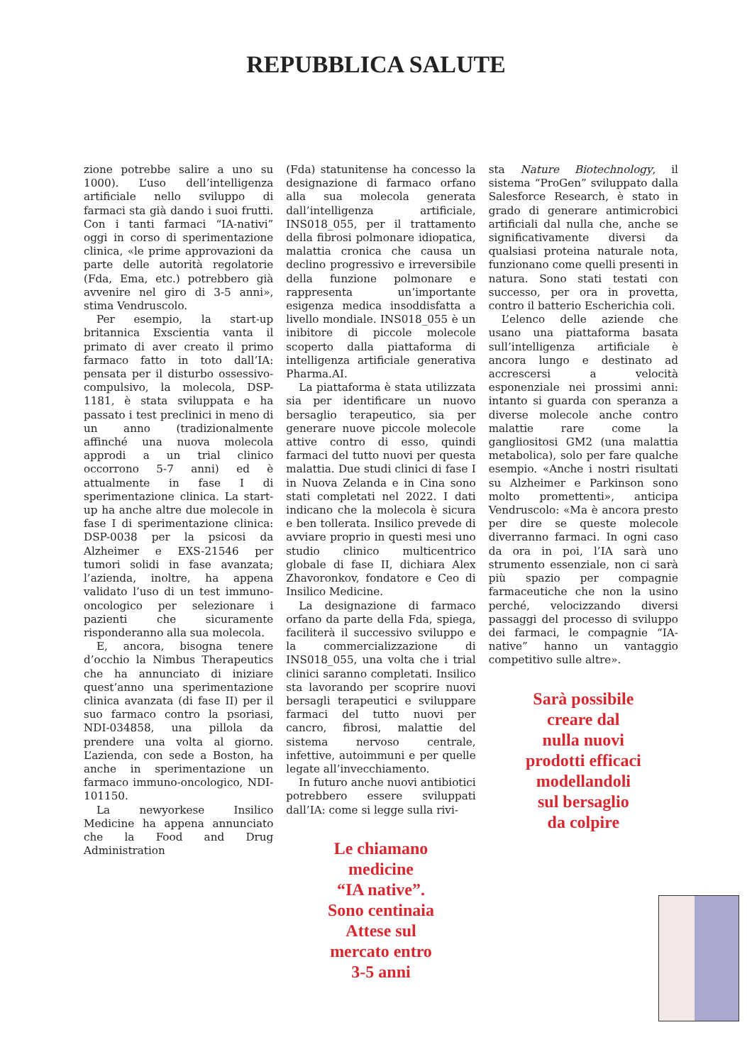REPUBBLICA SALUTE
zione potrebbe salire a uno su 1000). L’uso dell’intelligenza artificiale nello sviluppo di farmaci sta già dando i suoi frutti. Con i tanti farmaci “IA-nativi” oggi in corso di sperimentazione clinica, «le prime approvazioni da parte delle autorità regolatorie (Fda, Ema, etc.) potrebbero già avvenire nel giro di 3-5 anni», stima Vendruscolo.
Per esempio, la start-up britannica Exscientia vanta il primato di aver creato il primo farmaco fatto in toto dall’IA: pensata per il disturbo ossessivo-compulsivo, la molecola, DSP-1181, è stata sviluppata e ha passato i test preclinici in meno di un anno (tradizionalmente affinché una nuova molecola approdi a un trial clinico occorrono 5-7 anni) ed è attualmente in fase I di sperimentazione clinica. La start-up ha anche altre due molecole in fase I di sperimentazione clinica: DSP-0038 per la psicosi da Alzheimer e EXS-21546 per tumori solidi in fase avanzata; l’azienda, inoltre, ha appena validato l’uso di un test immuno-oncologico per selezionare i pazienti che sicuramente risponderanno alla sua molecola.
E, ancora, bisogna tenere d’occhio la Nimbus Therapeutics che ha annunciato di iniziare quest’anno una sperimentazione clinica avanzata (di fase II) per il suo farmaco contro la psoriasi, NDI-034858, una pillola da prendere una volta al giorno. L’azienda, con sede a Boston, ha anche in sperimentazione un farmaco immuno-oncologico, NDI-101150.
La newyorkese Insilico Medicine ha appena annunciato che la Food and Drug Administration
(Fda) statunitense ha concesso la designazione di farmaco orfano alla sua molecola generata dall’intelligenza artificiale, INS018_055, per il trattamento della fibrosi polmonare idiopatica, malattia cronica che causa un declino progressivo e irreversibile della funzione polmonare e rappresenta un’importante esigenza medica insoddisfatta a livello mondiale. INS018_055 è un inibitore di piccole molecole scoperto dalla piattaforma di intelligenza artificiale generativa Pharma.AI.
La piattaforma è stata utilizzata sia per identificare un nuovo bersaglio terapeutico, sia per generare nuove piccole molecole attive contro di esso, quindi farmaci del tutto nuovi per questa malattia. Due studi clinici di fase I in Nuova Zelanda e in Cina sono stati completati nel 2022. I dati indicano che la molecola è sicura e ben tollerata. Insilico prevede di avviare proprio in questi mesi uno studio clinico multicentrico globale di fase II, dichiara Alex Zhavoronkov, fondatore e Ceo di Insilico Medicine.
La designazione di farmaco orfano da parte della Fda, spiega, faciliterà il successivo sviluppo e la commercializzazione di INS018_055, una volta che i trial clinici saranno completati. Insilico sta lavorando per scoprire nuovi bersagli terapeutici e sviluppare farmaci del tutto nuovi per cancro, fibrosi, malattie del sistema nervoso centrale, infettive, autoimmuni e per quelle legate all’invecchiamento.
In futuro anche nuovi antibiotici potrebbero essere sviluppati dall’IA: come si legge sulla rivi-
Le chiamano
medicine
“IA native”.
Sono centinaia
Attese sul
mercato entro
3-5 anni
sta Nature Biotechnology, il sistema “ProGen” sviluppato dalla Salesforce Research, è stato in grado di generare antimicrobici artificiali dal nulla che, anche se significativamente diversi da qualsiasi proteina naturale nota, funzionano come quelli presenti in natura. Sono stati testati con successo, per ora in provetta, contro il batterio Escherichia coli.
L’elenco delle aziende che usano una piattaforma basata sull’intelligenza artificiale è ancora lungo e destinato ad accrescersi a velocità esponenziale nei prossimi anni: intanto si guarda con speranza a diverse molecole anche contro malattie rare come la gangliositosi GM2 (una malattia metabolica), solo per fare qualche esempio. «Anche i nostri risultati su Alzheimer e Parkinson sono molto promettenti», anticipa Vendruscolo: «Ma è ancora presto per dire se queste molecole diverranno farmaci. In ogni caso da ora in poi, l’IA sarà uno strumento essenziale, non ci sarà più spazio per compagnie farmaceutiche che non la usino perché, velocizzando diversi passaggi del processo di sviluppo dei farmaci, le compagnie “IA-native” hanno un vantaggio competitivo sulle altre».
Sarà possibile
creare dal
nulla nuovi
prodotti efficaci
modellandoli
sul bersaglio
da colpire